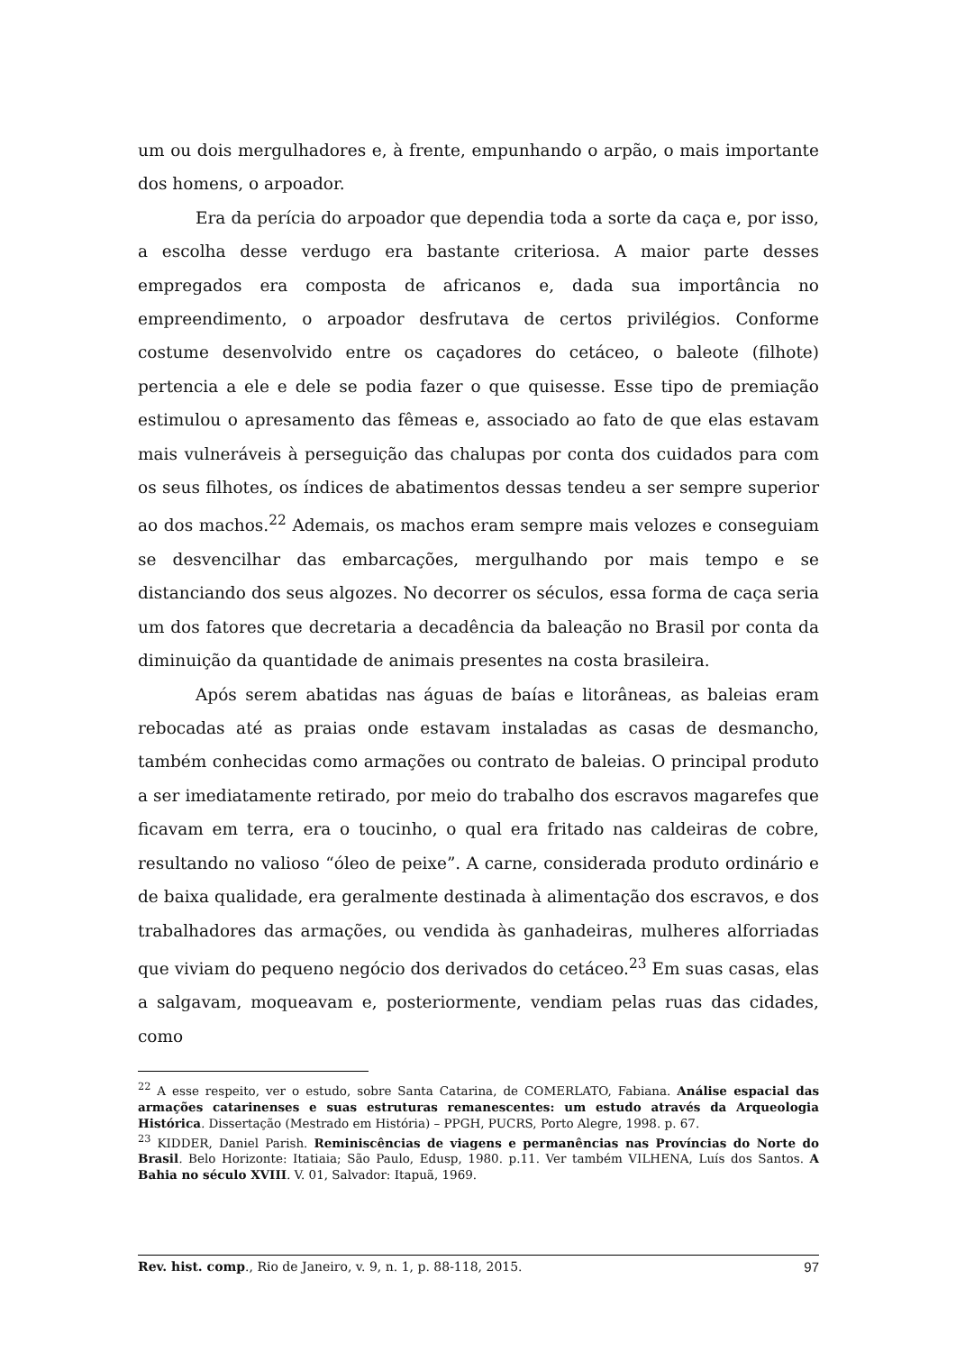um ou dois mergulhadores e, à frente, empunhando o arpão, o mais importante dos homens, o arpoador.
Era da perícia do arpoador que dependia toda a sorte da caça e, por isso, a escolha desse verdugo era bastante criteriosa. A maior parte desses empregados era composta de africanos e, dada sua importância no empreendimento, o arpoador desfrutava de certos privilégios. Conforme costume desenvolvido entre os caçadores do cetáceo, o baleote (filhote) pertencia a ele e dele se podia fazer o que quisesse. Esse tipo de premiação estimulou o apresamento das fêmeas e, associado ao fato de que elas estavam mais vulneráveis à perseguição das chalupas por conta dos cuidados para com os seus filhotes, os índices de abatimentos dessas tendeu a ser sempre superior ao dos machos.<sup>22</sup> Ademais, os machos eram sempre mais velozes e conseguiam se desvencilhar das embarcações, mergulhando por mais tempo e se distanciando dos seus algozes. No decorrer os séculos, essa forma de caça seria um dos fatores que decretaria a decadência da baleação no Brasil por conta da diminuição da quantidade de animais presentes na costa brasileira.
Após serem abatidas nas águas de baías e litorâneas, as baleias eram rebocadas até as praias onde estavam instaladas as casas de desmancho, também conhecidas como armações ou contrato de baleias. O principal produto a ser imediatamente retirado, por meio do trabalho dos escravos magarefes que ficavam em terra, era o toucinho, o qual era fritado nas caldeiras de cobre, resultando no valioso “óleo de peixe”. A carne, considerada produto ordinário e de baixa qualidade, era geralmente destinada à alimentação dos escravos, e dos trabalhadores das armações, ou vendida às ganhadeiras, mulheres alforriadas que viviam do pequeno negócio dos derivados do cetáceo.<sup>23</sup> Em suas casas, elas a salgavam, moqueavam e, posteriormente, vendiam pelas ruas das cidades, como
<sup>22</sup> A esse respeito, ver o estudo, sobre Santa Catarina, de COMERLATO, Fabiana. Análise espacial das armações catarinenses e suas estruturas remanescentes: um estudo através da Arqueologia Histórica. Dissertação (Mestrado em História) – PPGH, PUCRS, Porto Alegre, 1998. p. 67.
<sup>23</sup> KIDDER, Daniel Parish. Reminiscências de viagens e permanências nas Províncias do Norte do Brasil. Belo Horizonte: Itatiaia; São Paulo, Edusp, 1980. p.11. Ver também VILHENA, Luís dos Santos. A Bahia no século XVIII. V. 01, Salvador: Itapuã, 1969.
Rev. hist. comp., Rio de Janeiro, v. 9, n. 1, p. 88-118, 2015. 97